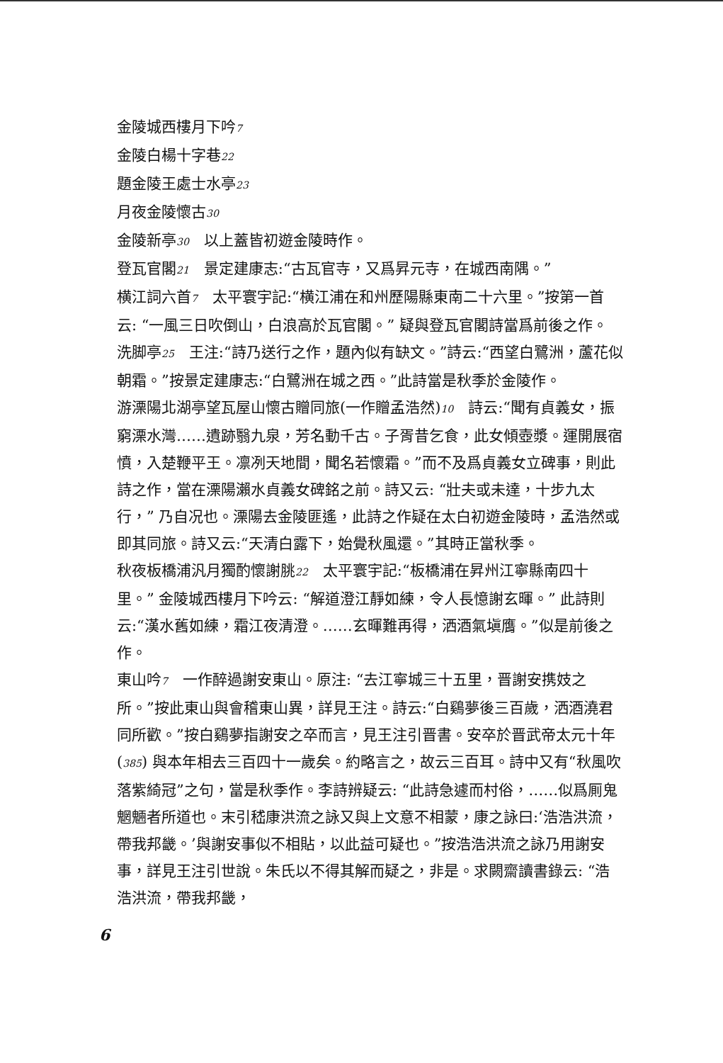金陵城西樓月下吟7
金陵白楊十字巷22
題金陵王處士水亭23
月夜金陵懷古30
金陵新亭30　以上蓋皆初遊金陵時作。
登瓦官閣21　景定建康志:“古瓦官寺，又爲昇元寺，在城西南隅。”
横江詞六首7　太平寰宇記:“横江浦在和州歷陽縣東南二十六里。”按第一首云: “一風三日吹倒山，白浪高於瓦官閣。” 疑與登瓦官閣詩當爲前後之作。
洗脚亭25　王注:“詩乃送行之作，題內似有缺文。”詩云:“西望白鷺洲，蘆花似朝霜。”按景定建康志:“白鷺洲在城之西。”此詩當是秋季於金陵作。
游溧陽北湖亭望瓦屋山懷古贈同旅(一作贈孟浩然)10　詩云:“聞有貞義女，振窮溧水灣……遺跡翳九泉，芳名動千古。子胥昔乞食，此女傾壺漿。運開展宿憤，入楚鞭平王。凛冽天地間，聞名若懷霜。”而不及爲貞義女立碑事，則此詩之作，當在溧陽瀨水貞義女碑銘之前。詩又云: “壯夫或未達，十步九太行，” 乃自况也。溧陽去金陵匪遙，此詩之作疑在太白初遊金陵時，孟浩然或即其同旅。詩又云:“天清白露下，始覺秋風還。”其時正當秋季。
秋夜板橋浦汎月獨酌懷謝朓22　太平寰宇記:“板橋浦在昇州江寧縣南四十里。” 金陵城西樓月下吟云: “解道澄江靜如練，令人長憶謝玄暉。” 此詩則云:“漢水舊如練，霜江夜清澄。……玄暉難再得，洒酒氣塡膺。”似是前後之作。
東山吟7　一作醉過謝安東山。原注: “去江寧城三十五里，晋謝安携妓之所。”按此東山與會稽東山異，詳見王注。詩云:“白鷄夢後三百歲，洒酒澆君同所歡。”按白鷄夢指謝安之卒而言，見王注引晋書。安卒於晋武帝太元十年(385) 與本年相去三百四十一歲矣。約略言之，故云三百耳。詩中又有“秋風吹落紫綺冠”之句，當是秋季作。李詩辨疑云: “此詩急遽而村俗，……似爲厠鬼魍魎者所道也。末引嵇康洪流之詠又與上文意不相蒙，康之詠曰:‘浩浩洪流，帶我邦畿。’與謝安事似不相貼，以此益可疑也。”按浩浩洪流之詠乃用謝安事，詳見王注引世說。朱氏以不得其解而疑之，非是。求闕齋讀書錄云: “浩浩洪流，帶我邦畿，
6